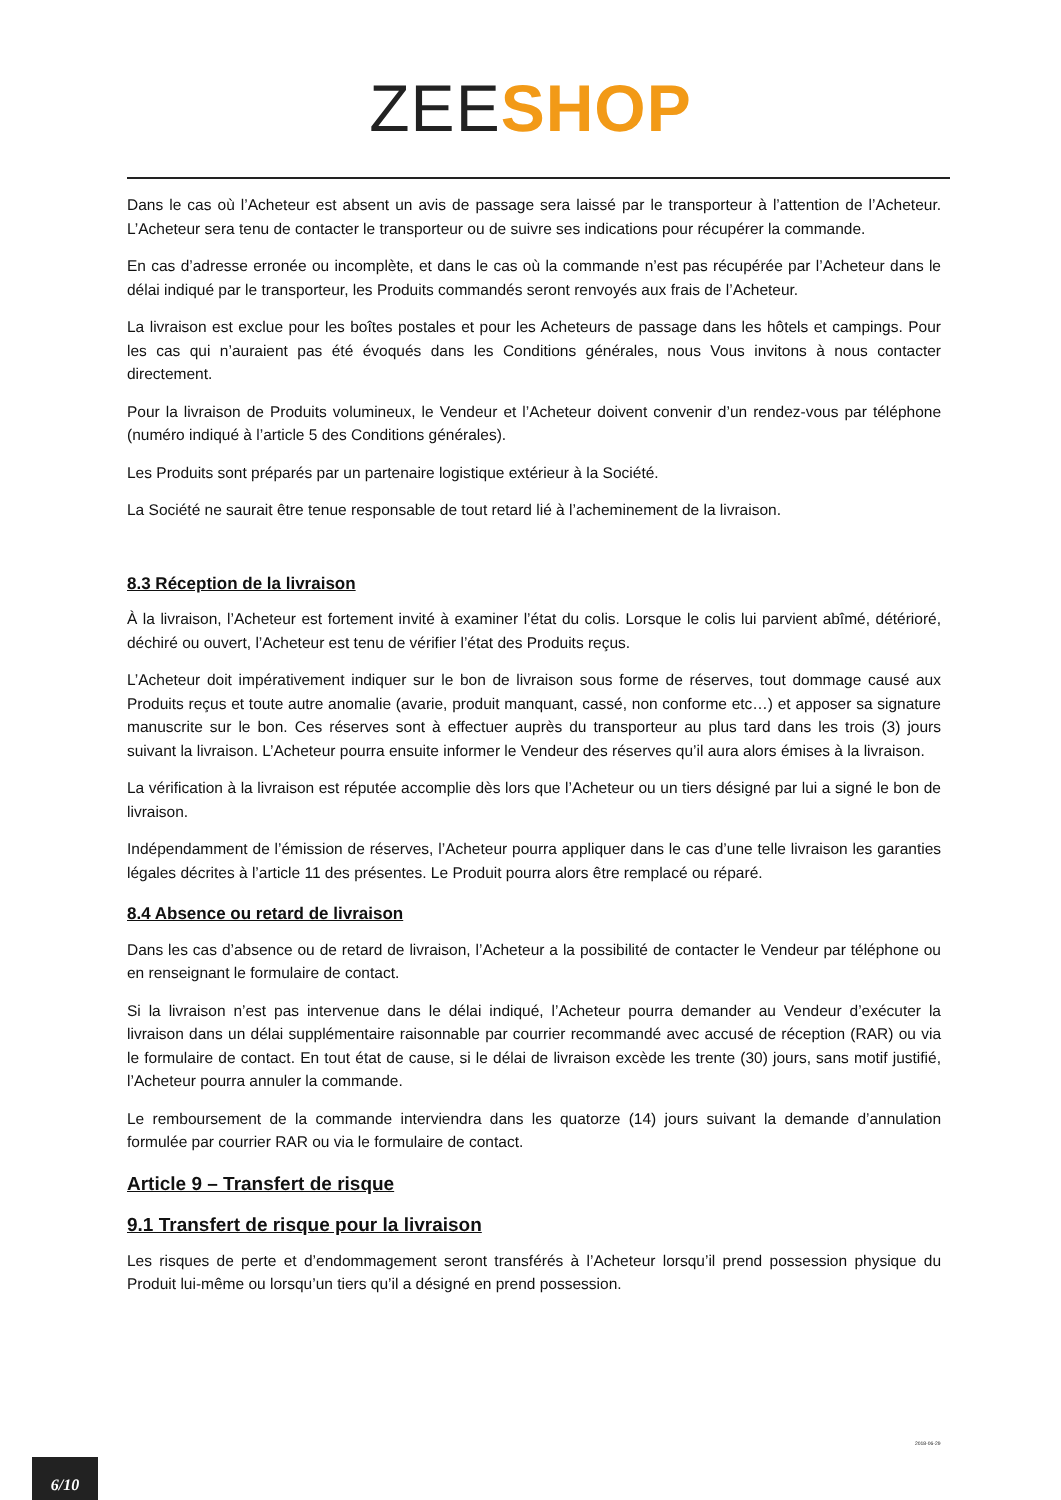ZEE SHOP
Dans le cas où l’Acheteur est absent un avis de passage sera laissé par le transporteur à l’attention de l’Acheteur. L’Acheteur sera tenu de contacter le transporteur ou de suivre ses indications pour récupérer la commande.
En cas d’adresse erronée ou incomplète, et dans le cas où la commande n’est pas récupérée par l’Acheteur dans le délai indiqué par le transporteur, les Produits commandés seront renvoyés aux frais de l’Acheteur.
La livraison est exclue pour les boîtes postales et pour les Acheteurs de passage dans les hôtels et campings. Pour les cas qui n’auraient pas été évoqués dans les Conditions générales, nous Vous invitons à nous contacter directement.
Pour la livraison de Produits volumineux, le Vendeur et l’Acheteur doivent convenir d’un rendez-vous par téléphone (numéro indiqué à l’article 5 des Conditions générales).
Les Produits sont préparés par un partenaire logistique extérieur à la Société.
La Société ne saurait être tenue responsable de tout retard lié à l’acheminement de la livraison.
8.3 Réception de la livraison
À la livraison, l’Acheteur est fortement invité à examiner l’état du colis. Lorsque le colis lui parvient abîmé, détérioré, déchiré ou ouvert, l’Acheteur est tenu de vérifier l’état des Produits reçus.
L’Acheteur doit impérativement indiquer sur le bon de livraison sous forme de réserves, tout dommage causé aux Produits reçus et toute autre anomalie (avarie, produit manquant, cassé, non conforme etc…) et apposer sa signature manuscrite sur le bon. Ces réserves sont à effectuer auprès du transporteur au plus tard dans les trois (3) jours suivant la livraison. L’Acheteur pourra ensuite informer le Vendeur des réserves qu’il aura alors émises à la livraison.
La vérification à la livraison est réputée accomplie dès lors que l’Acheteur ou un tiers désigné par lui a signé le bon de livraison.
Indépendamment de l’émission de réserves, l’Acheteur pourra appliquer dans le cas d’une telle livraison les garanties légales décrites à l’article 11 des présentes. Le Produit pourra alors être remplacé ou réparé.
8.4 Absence ou retard de livraison
Dans les cas d’absence ou de retard de livraison, l’Acheteur a la possibilité de contacter le Vendeur par téléphone ou en renseignant le formulaire de contact.
Si la livraison n’est pas intervenue dans le délai indiqué, l’Acheteur pourra demander au Vendeur d’exécuter la livraison dans un délai supplémentaire raisonnable par courrier recommandé avec accusé de réception (RAR) ou via le formulaire de contact. En tout état de cause, si le délai de livraison excède les trente (30) jours, sans motif justifié, l’Acheteur pourra annuler la commande.
Le remboursement de la commande interviendra dans les quatorze (14) jours suivant la demande d’annulation formulée par courrier RAR ou via le formulaire de contact.
Article 9 – Transfert de risque
9.1 Transfert de risque pour la livraison
Les risques de perte et d’endommagement seront transférés à l’Acheteur lorsqu’il prend possession physique du Produit lui-même ou lorsqu’un tiers qu’il a désigné en prend possession.
2018-06-29
6/10